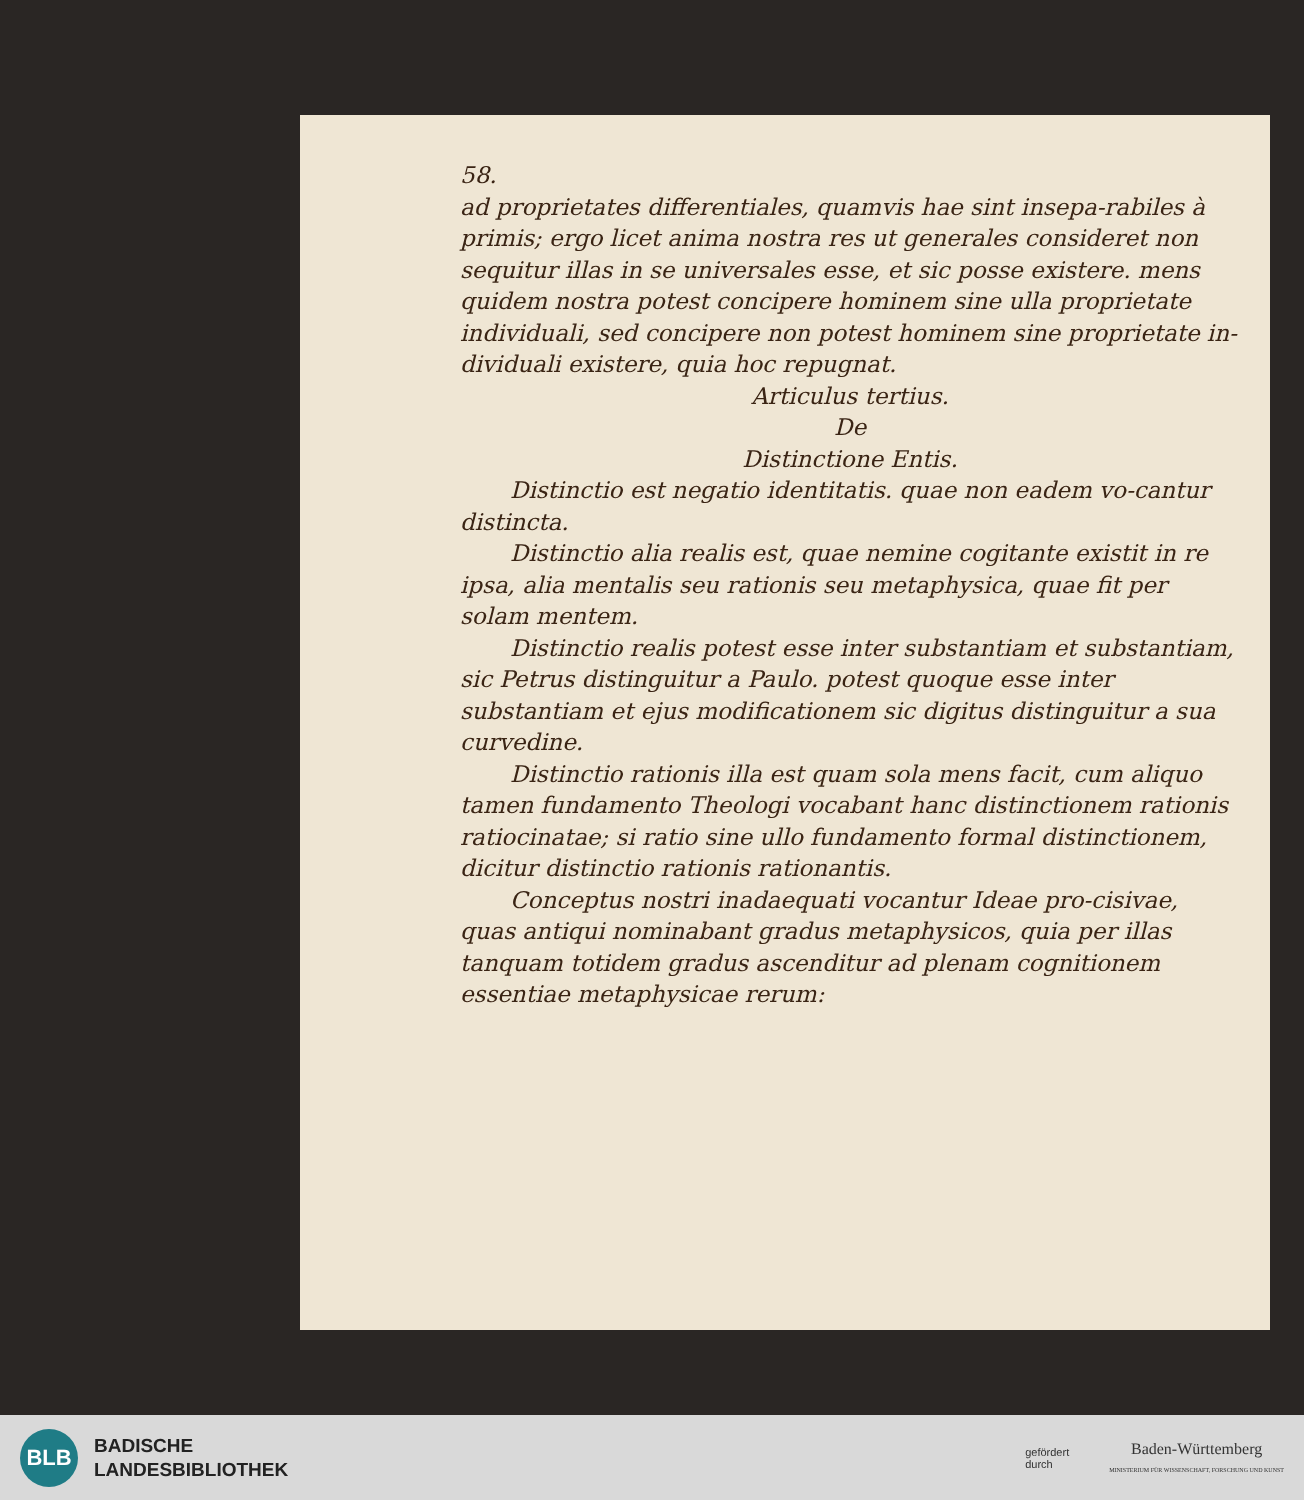58.
ad proprietates differentiales, quamvis hae sint insepa-rabiles à primis; ergo licet anima nostra res ut generales consideret non sequitur illas in se universales esse, et sic posse existere. mens quidem nostra potest concipere hominem sine ulla proprietate individuali, sed concipere non potest hominem sine proprietate in-dividuali existere, quia hoc repugnat.
Articulus tertius.
De
Distinctione Entis.
Distinctio est negatio identitatis. quae non eadem vo-cantur distincta.
Distinctio alia realis est, quae nemine cogitante existit in re ipsa, alia mentalis seu rationis seu metaphysica, quae fit per solam mentem.
Distinctio realis potest esse inter substantiam et substantiam, sic Petrus distinguitur a Paulo. potest quoque esse inter substantiam et ejus modificationem sic digitus distinguitur a sua curvedine.
Distinctio rationis illa est quam sola mens facit, cum aliquo tamen fundamento Theologi vocabant hanc distinctionem rationis ratiocinatae; si ratio sine ullo fundamento formal distinctionem, dicitur distinctio rationis rationantis.
Conceptus nostri inadaequati vocantur Ideae pro-cisivae, quas antiqui nominabant gradus metaphysicos, quia per illas tanquam totidem gradus ascenditur ad plenam cognitionem essentiae metaphysicae rerum:
BLB
BADISCHE
LANDESBIBLIOTHEK
gefördert
durch
Baden-Württemberg
MINISTERIUM FÜR WISSENSCHAFT, FORSCHUNG UND KUNST